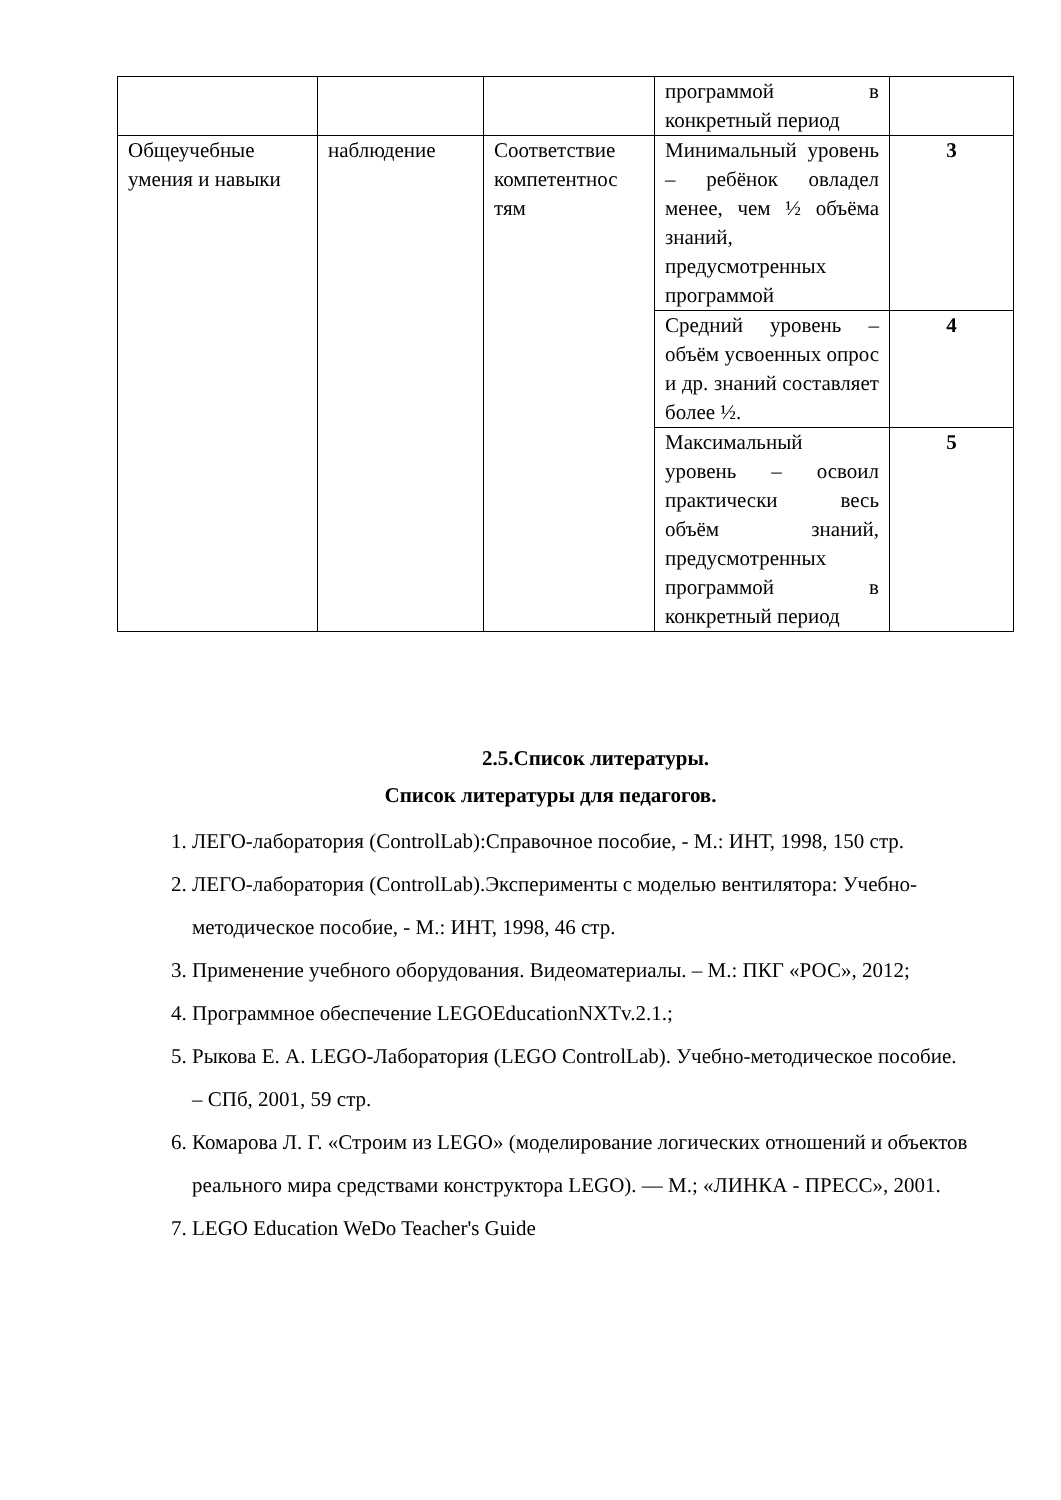| | | | программой в конкретный период | |
| Общеучебные умения и навыки | наблюдение | Соответствие компетентнос тям | Минимальный уровень – ребёнок овладел менее, чем ½ объёма знаний, предусмотренных программой | 3 |
| | | | Средний уровень – объём усвоенных опрос и др. знаний составляет более ½. | 4 |
| | | | Максимальный уровень – освоил практически весь объём знаний, предусмотренных программой в конкретный период | 5 |
2.5.Список литературы.
Список литературы для педагогов.
1. ЛЕГО-лаборатория (ControlLab):Справочное пособие, - М.: ИНТ, 1998, 150 стр.
2. ЛЕГО-лаборатория (ControlLab).Эксперименты с моделью вентилятора: Учебно-методическое пособие, - М.: ИНТ, 1998, 46 стр.
3. Применение учебного оборудования. Видеоматериалы. – М.: ПКГ «РОС», 2012;
4. Программное обеспечение LEGOEducationNXTv.2.1.;
5. Рыкова Е. А. LEGO-Лаборатория (LEGO ControlLab). Учебно-методическое пособие. – СПб, 2001, 59 стр.
6. Комарова Л. Г. «Строим из LEGO» (моделирование логических отношений и объектов реального мира средствами конструктора LEGO). — М.; «ЛИНКА - ПРЕСС», 2001.
7. LEGO Education WeDo Teacher's Guide